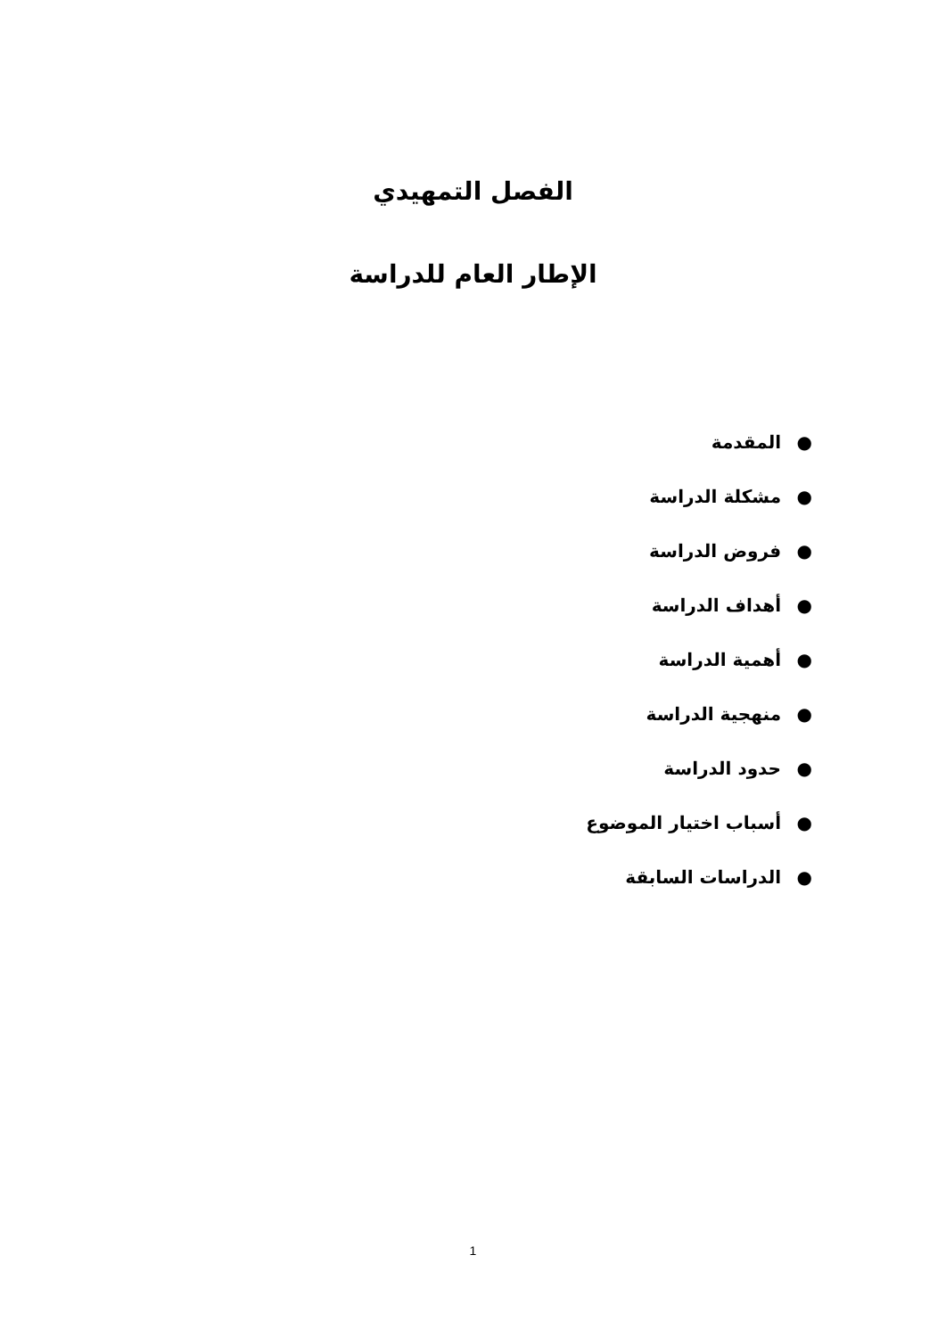الفصل التمهيدي
الإطار العام للدراسة
● المقدمة
● مشكلة الدراسة
● فروض الدراسة
● أهداف الدراسة
● أهمية الدراسة
● منهجية الدراسة
● حدود الدراسة
● أسباب اختيار الموضوع
● الدراسات السابقة
1